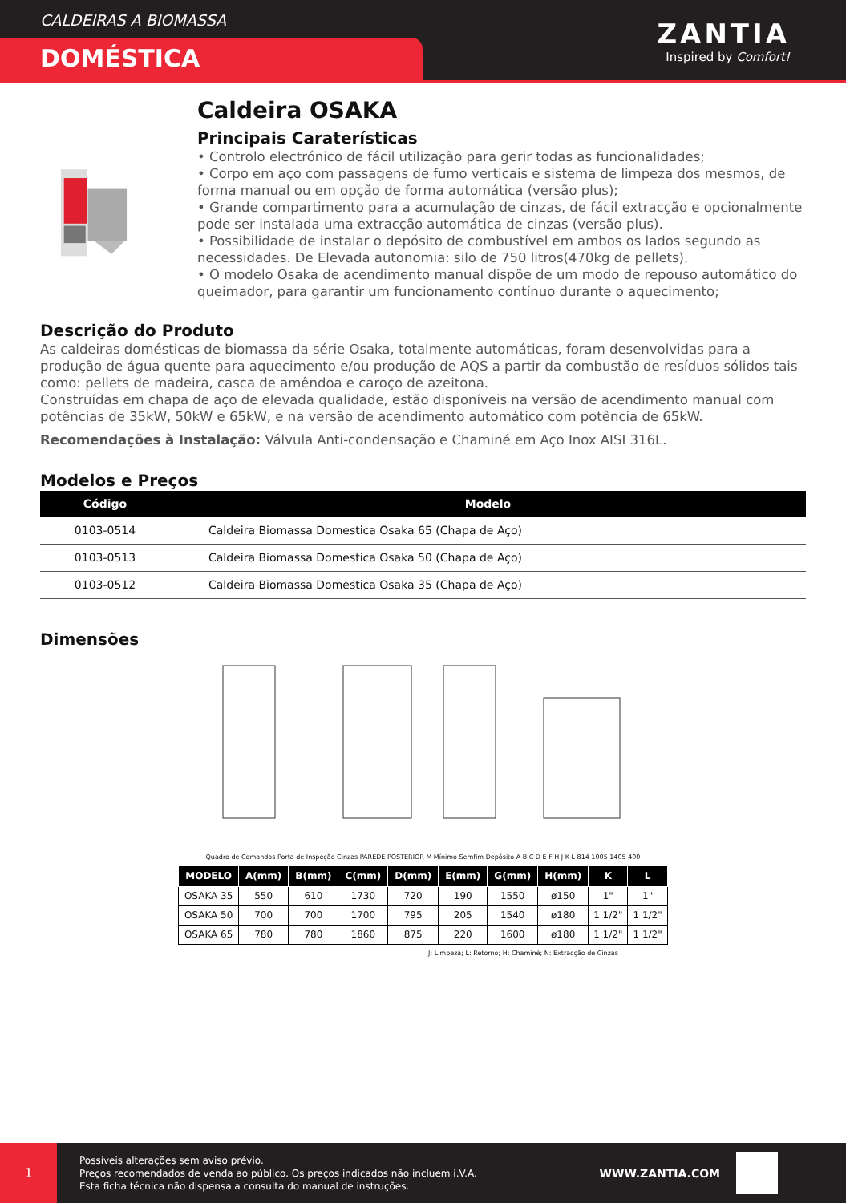CALDEIRAS A BIOMASSA
DOMÉSTICA
ZANTIA
Inspired by Comfort!
Caldeira OSAKA
Principais Caraterísticas
• Controlo electrónico de fácil utilização para gerir todas as funcionalidades;
• Corpo em aço com passagens de fumo verticais e sistema de limpeza dos mesmos, de forma manual ou em opção de forma automática (versão plus);
• Grande compartimento para a acumulação de cinzas, de fácil extracção e opcionalmente pode ser instalada uma extracção automática de cinzas (versão plus).
• Possibilidade de instalar o depósito de combustível em ambos os lados segundo as necessidades. De Elevada autonomia: silo de 750 litros(470kg de pellets).
• O modelo Osaka de acendimento manual dispõe de um modo de repouso automático do queimador, para garantir um funcionamento contínuo durante o aquecimento;
Descrição do Produto
As caldeiras domésticas de biomassa da série Osaka, totalmente automáticas, foram desenvolvidas para a produção de água quente para aquecimento e/ou produção de AQS a partir da combustão de resíduos sólidos tais como: pellets de madeira, casca de amêndoa e caroço de azeitona.
Construídas em chapa de aço de elevada qualidade, estão disponíveis na versão de acendimento manual com potências de 35kW, 50kW e 65kW, e na versão de acendimento automático com potência de 65kW.
Recomendações à Instalação: Válvula Anti-condensação e Chaminé em Aço Inox AISI 316L.
Modelos e Preços
| Código | Modelo |
| --- | --- |
| 0103-0514 | Caldeira Biomassa Domestica Osaka 65 (Chapa de Aço) |
| 0103-0513 | Caldeira Biomassa Domestica Osaka 50 (Chapa de Aço) |
| 0103-0512 | Caldeira Biomassa Domestica Osaka 35 (Chapa de Aço) |
Dimensões
Quadro de Comandos Porta de Inspeção Cinzas PAREDE POSTERIOR M Mínimo Semfim Depósito A B C D E F H J K L 814 1005 1405 400
| MODELO | A(mm) | B(mm) | C(mm) | D(mm) | E(mm) | G(mm) | H(mm) | K | L |
| --- | --- | --- | --- | --- | --- | --- | --- | --- | --- |
| OSAKA 35 | 550 | 610 | 1730 | 720 | 190 | 1550 | ø150 | 1" | 1" |
| OSAKA 50 | 700 | 700 | 1700 | 795 | 205 | 1540 | ø180 | 1 1/2" | 1 1/2" |
| OSAKA 65 | 780 | 780 | 1860 | 875 | 220 | 1600 | ø180 | 1 1/2" | 1 1/2" |
J: Limpeza; L: Retorno; H: Chaminé; N: Extracção de Cinzas
1
Possíveis alterações sem aviso prévio.
Preços recomendados de venda ao público. Os preços indicados não incluem i.V.A.
Esta ficha técnica não dispensa a consulta do manual de instruções.
WWW.ZANTIA.COM